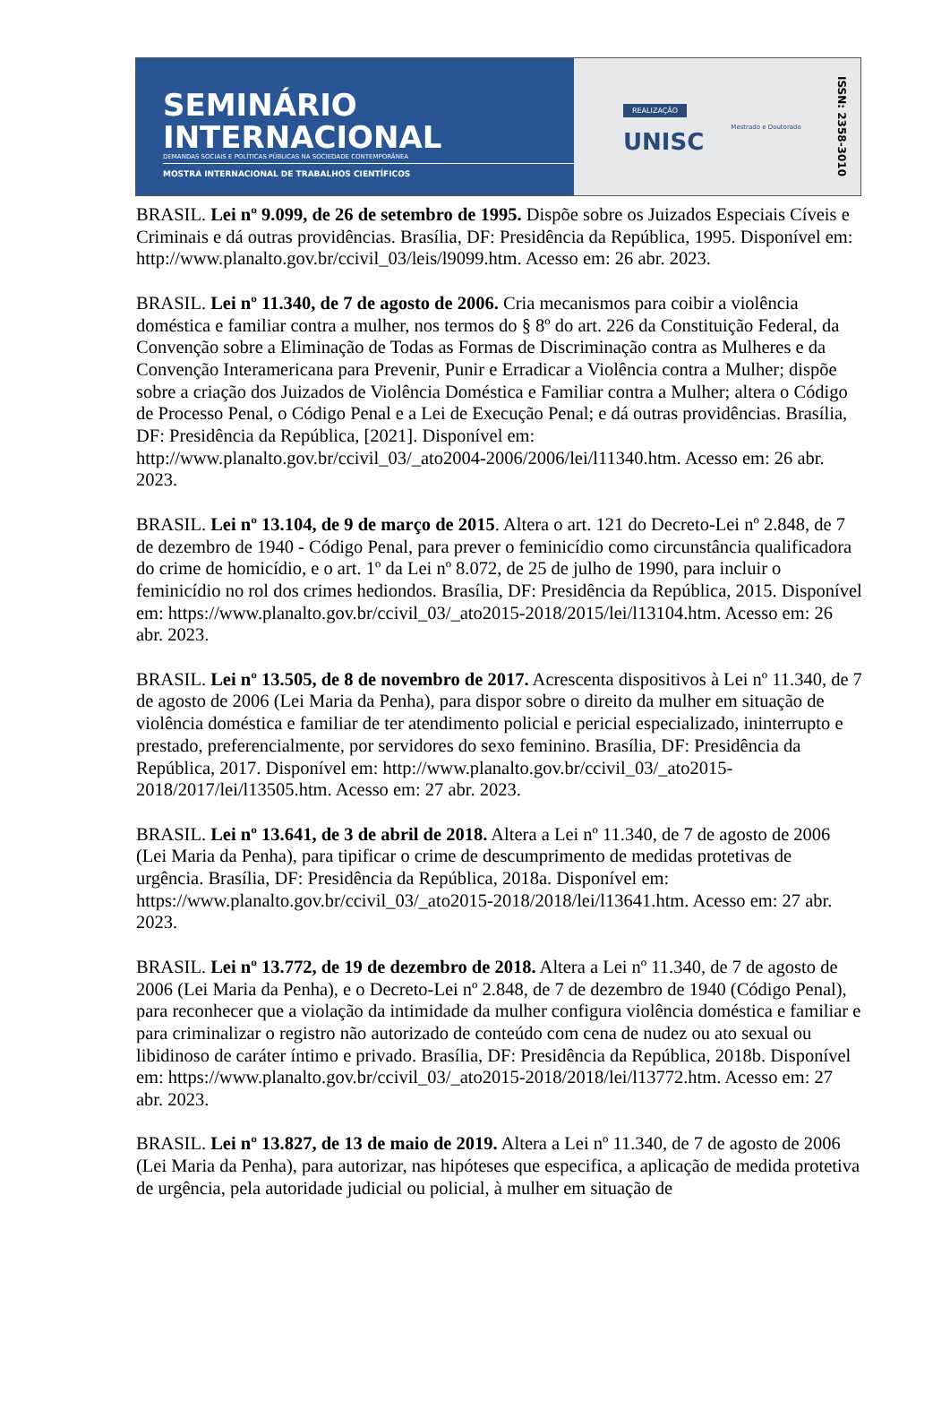SEMINÁRIO
INTERNACIONAL
DEMANDAS SOCIAIS E POLÍTICAS PÚBLICAS NA SOCIEDADE CONTEMPORÂNEA
MOSTRA INTERNACIONAL DE TRABALHOS CIENTÍFICOS
REALIZAÇÃO
UNISC
Mestrado e Doutorado
ISSN: 2358-3010
BRASIL. Lei nº 9.099, de 26 de setembro de 1995. Dispõe sobre os Juizados Especiais Cíveis e Criminais e dá outras providências. Brasília, DF: Presidência da República, 1995. Disponível em: http://www.planalto.gov.br/ccivil_03/leis/l9099.htm. Acesso em: 26 abr. 2023.
BRASIL. Lei nº 11.340, de 7 de agosto de 2006. Cria mecanismos para coibir a violência doméstica e familiar contra a mulher, nos termos do § 8º do art. 226 da Constituição Federal, da Convenção sobre a Eliminação de Todas as Formas de Discriminação contra as Mulheres e da Convenção Interamericana para Prevenir, Punir e Erradicar a Violência contra a Mulher; dispõe sobre a criação dos Juizados de Violência Doméstica e Familiar contra a Mulher; altera o Código de Processo Penal, o Código Penal e a Lei de Execução Penal; e dá outras providências. Brasília, DF: Presidência da República, [2021]. Disponível em: http://www.planalto.gov.br/ccivil_03/_ato2004-2006/2006/lei/l11340.htm. Acesso em: 26 abr. 2023.
BRASIL. Lei nº 13.104, de 9 de março de 2015. Altera o art. 121 do Decreto-Lei nº 2.848, de 7 de dezembro de 1940 - Código Penal, para prever o feminicídio como circunstância qualificadora do crime de homicídio, e o art. 1º da Lei nº 8.072, de 25 de julho de 1990, para incluir o feminicídio no rol dos crimes hediondos. Brasília, DF: Presidência da República, 2015. Disponível em: https://www.planalto.gov.br/ccivil_03/_ato2015-2018/2015/lei/l13104.htm. Acesso em: 26 abr. 2023.
BRASIL. Lei nº 13.505, de 8 de novembro de 2017. Acrescenta dispositivos à Lei nº 11.340, de 7 de agosto de 2006 (Lei Maria da Penha), para dispor sobre o direito da mulher em situação de violência doméstica e familiar de ter atendimento policial e pericial especializado, ininterrupto e prestado, preferencialmente, por servidores do sexo feminino. Brasília, DF: Presidência da República, 2017. Disponível em: http://www.planalto.gov.br/ccivil_03/_ato2015-2018/2017/lei/l13505.htm. Acesso em: 27 abr. 2023.
BRASIL. Lei nº 13.641, de 3 de abril de 2018. Altera a Lei nº 11.340, de 7 de agosto de 2006 (Lei Maria da Penha), para tipificar o crime de descumprimento de medidas protetivas de urgência. Brasília, DF: Presidência da República, 2018a. Disponível em: https://www.planalto.gov.br/ccivil_03/_ato2015-2018/2018/lei/l13641.htm. Acesso em: 27 abr. 2023.
BRASIL. Lei nº 13.772, de 19 de dezembro de 2018. Altera a Lei nº 11.340, de 7 de agosto de 2006 (Lei Maria da Penha), e o Decreto-Lei nº 2.848, de 7 de dezembro de 1940 (Código Penal), para reconhecer que a violação da intimidade da mulher configura violência doméstica e familiar e para criminalizar o registro não autorizado de conteúdo com cena de nudez ou ato sexual ou libidinoso de caráter íntimo e privado. Brasília, DF: Presidência da República, 2018b. Disponível em: https://www.planalto.gov.br/ccivil_03/_ato2015-2018/2018/lei/l13772.htm. Acesso em: 27 abr. 2023.
BRASIL. Lei nº 13.827, de 13 de maio de 2019. Altera a Lei nº 11.340, de 7 de agosto de 2006 (Lei Maria da Penha), para autorizar, nas hipóteses que especifica, a aplicação de medida protetiva de urgência, pela autoridade judicial ou policial, à mulher em situação de